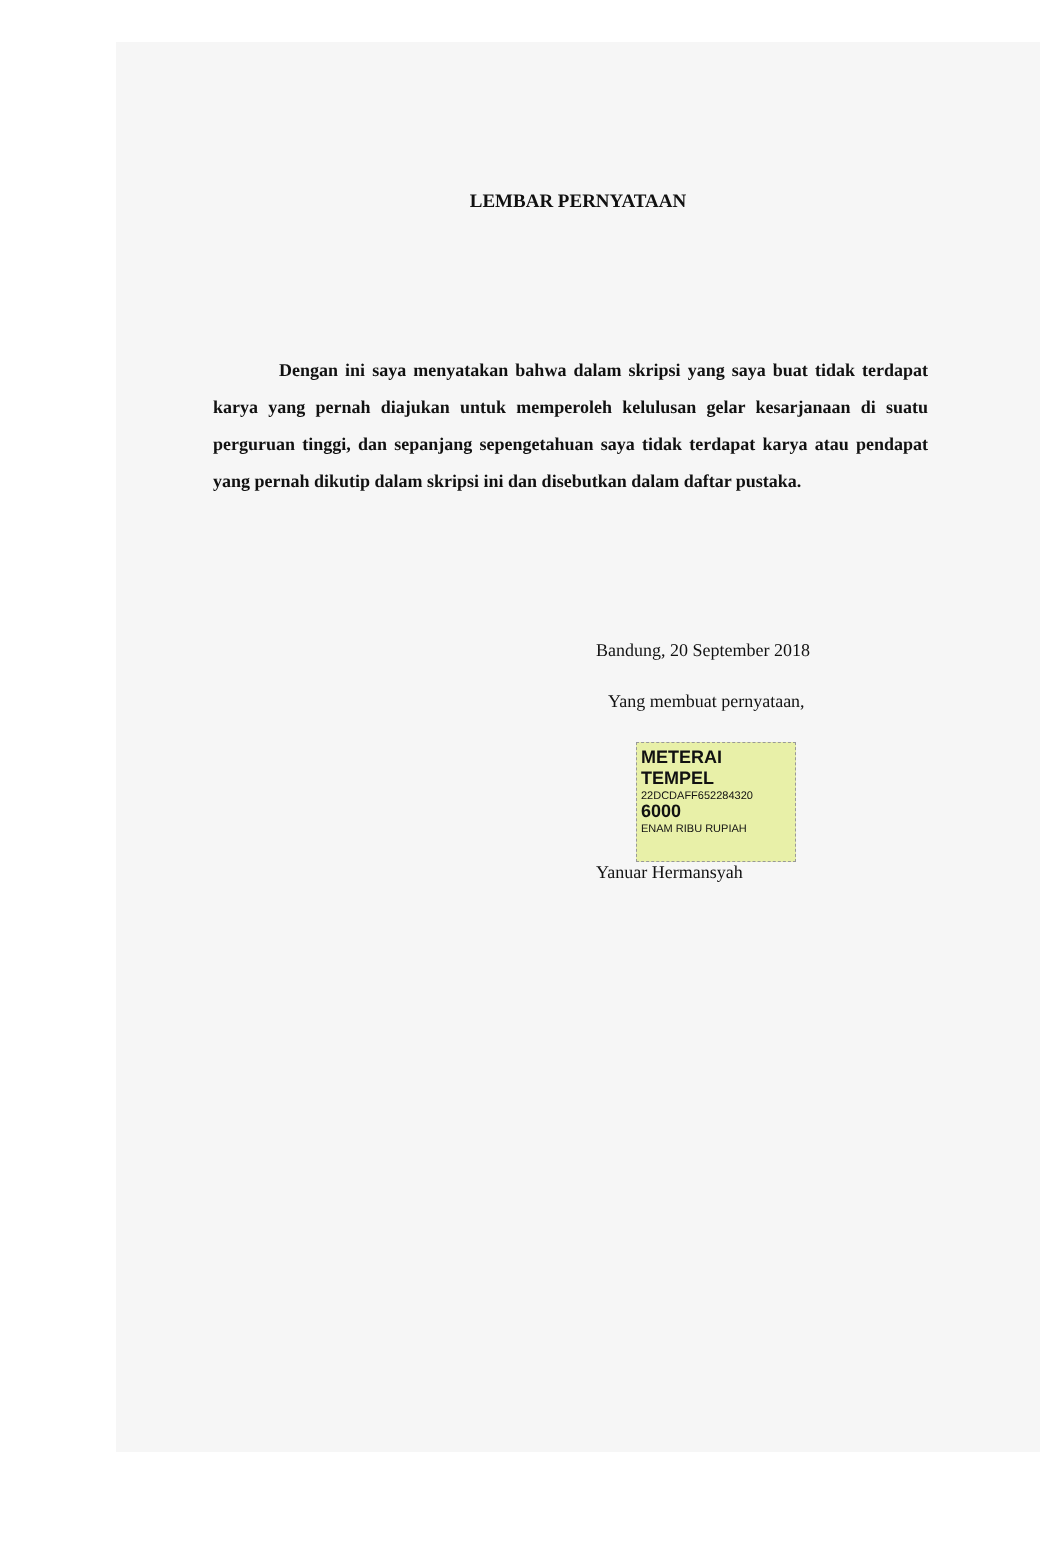LEMBAR PERNYATAAN
Dengan ini saya menyatakan bahwa dalam skripsi yang saya buat tidak terdapat karya yang pernah diajukan untuk memperoleh kelulusan gelar kesarjanaan di suatu perguruan tinggi, dan sepanjang sepengetahuan saya tidak terdapat karya atau pendapat yang pernah dikutip dalam skripsi ini dan disebutkan dalam daftar pustaka.
Bandung, 20 September 2018
Yang membuat pernyataan,
METERAI TEMPEL
22DCDAFF652284320
6000
ENAM RIBU RUPIAH
Yanuar Hermansyah